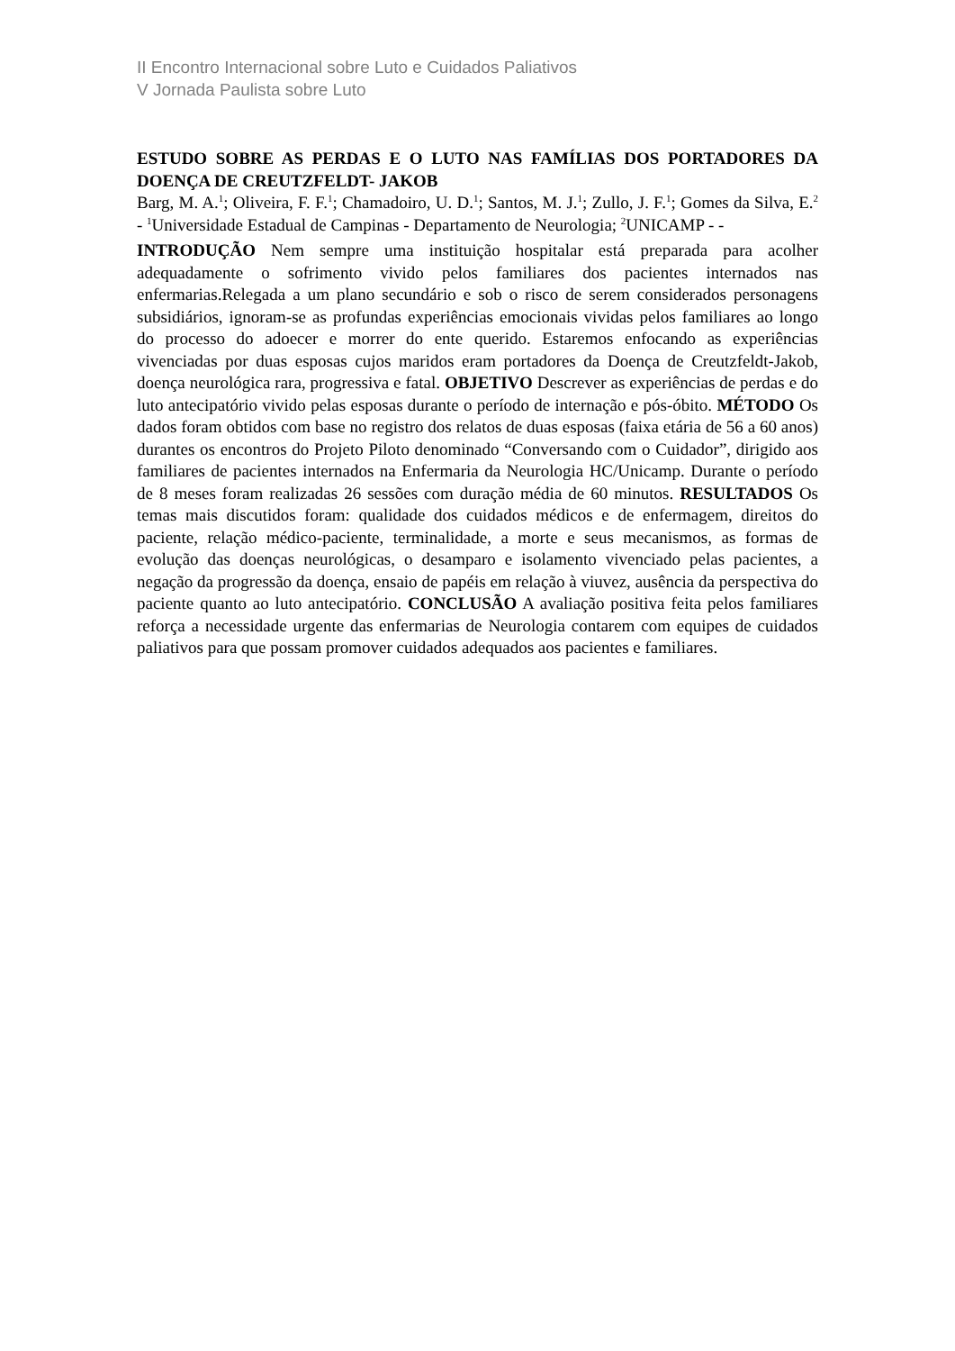II Encontro Internacional sobre Luto e Cuidados Paliativos
V Jornada Paulista sobre Luto
ESTUDO SOBRE AS PERDAS E O LUTO NAS FAMÍLIAS DOS PORTADORES DA DOENÇA DE CREUTZFELDT- JAKOB
Barg, M. A.<sup>1</sup>; Oliveira, F. F.<sup>1</sup>; Chamadoiro, U. D.<sup>1</sup>; Santos, M. J.<sup>1</sup>; Zullo, J. F.<sup>1</sup>; Gomes da Silva, E.<sup>2</sup> - <sup>1</sup>Universidade Estadual de Campinas - Departamento de Neurologia; <sup>2</sup>UNICAMP - -
INTRODUÇÃO Nem sempre uma instituição hospitalar está preparada para acolher adequadamente o sofrimento vivido pelos familiares dos pacientes internados nas enfermarias.Relegada a um plano secundário e sob o risco de serem considerados personagens subsidiários, ignoram-se as profundas experiências emocionais vividas pelos familiares ao longo do processo do adoecer e morrer do ente querido. Estaremos enfocando as experiências vivenciadas por duas esposas cujos maridos eram portadores da Doença de Creutzfeldt-Jakob, doença neurológica rara, progressiva e fatal. OBJETIVO Descrever as experiências de perdas e do luto antecipatório vivido pelas esposas durante o período de internação e pós-óbito. MÉTODO Os dados foram obtidos com base no registro dos relatos de duas esposas (faixa etária de 56 a 60 anos) durantes os encontros do Projeto Piloto denominado “Conversando com o Cuidador”, dirigido aos familiares de pacientes internados na Enfermaria da Neurologia HC/Unicamp. Durante o período de 8 meses foram realizadas 26 sessões com duração média de 60 minutos. RESULTADOS Os temas mais discutidos foram: qualidade dos cuidados médicos e de enfermagem, direitos do paciente, relação médico-paciente, terminalidade, a morte e seus mecanismos, as formas de evolução das doenças neurológicas, o desamparo e isolamento vivenciado pelas pacientes, a negação da progressão da doença, ensaio de papéis em relação à viuvez, ausência da perspectiva do paciente quanto ao luto antecipatório. CONCLUSÃO A avaliação positiva feita pelos familiares reforça a necessidade urgente das enfermarias de Neurologia contarem com equipes de cuidados paliativos para que possam promover cuidados adequados aos pacientes e familiares.